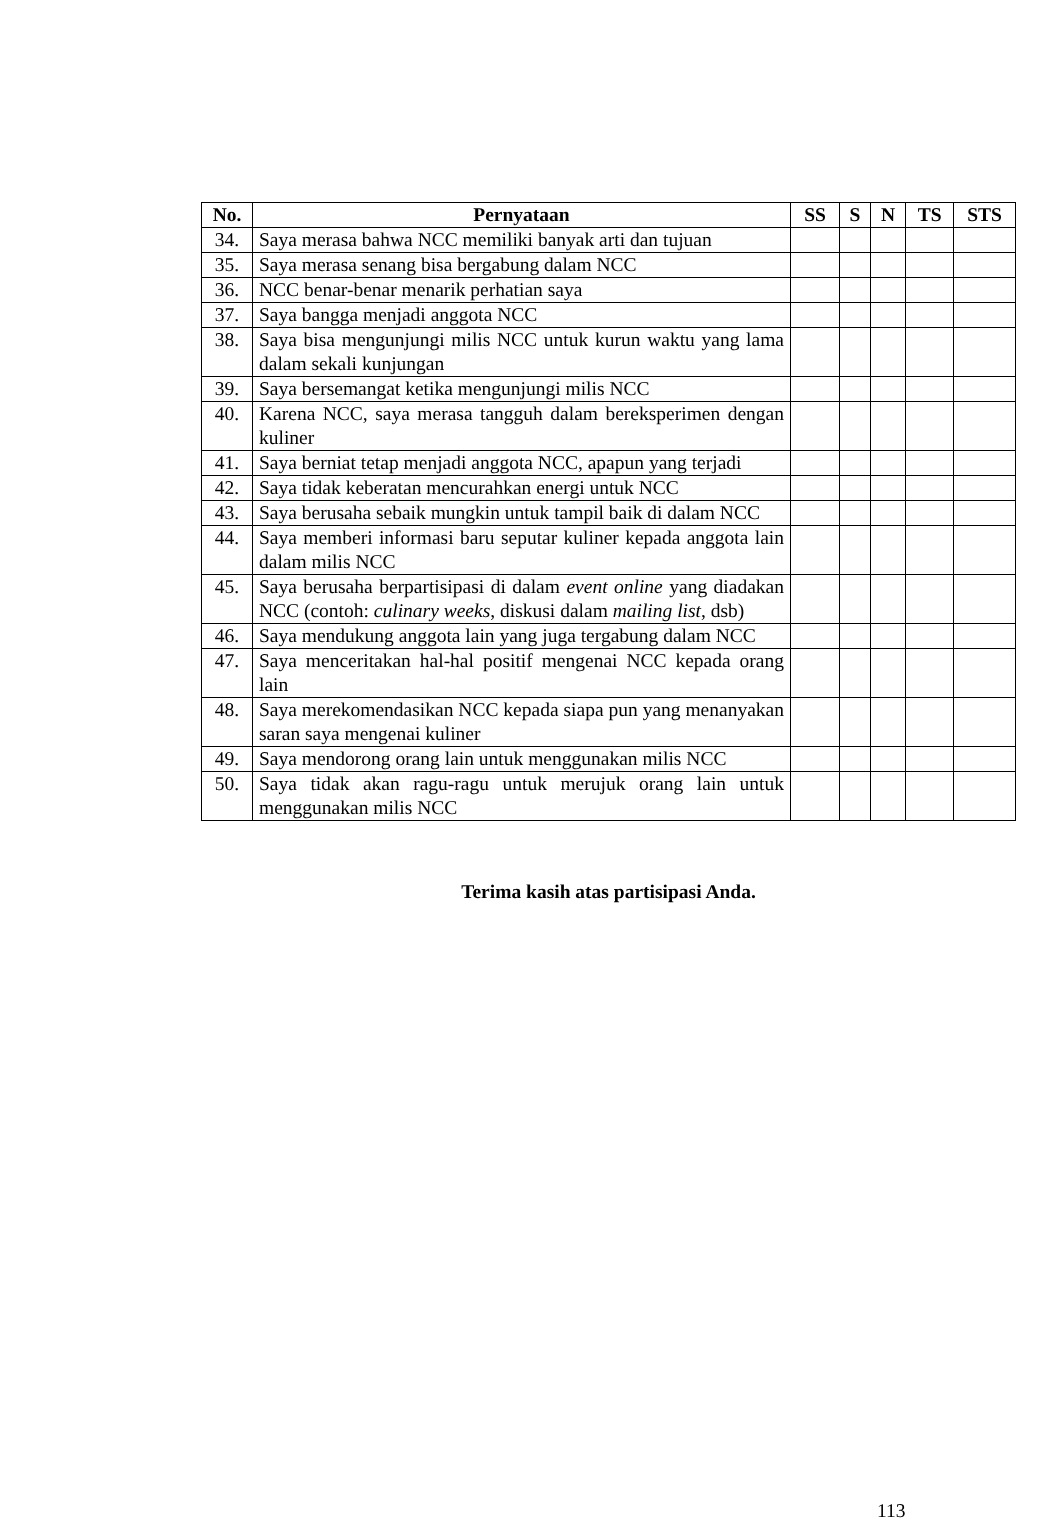| No. | Pernyataan | SS | S | N | TS | STS |
| --- | --- | --- | --- | --- | --- | --- |
| 34. | Saya merasa bahwa NCC memiliki banyak arti dan tujuan | | | | | |
| 35. | Saya merasa senang bisa bergabung dalam NCC | | | | | |
| 36. | NCC benar-benar menarik perhatian saya | | | | | |
| 37. | Saya bangga menjadi anggota NCC | | | | | |
| 38. | Saya bisa mengunjungi milis NCC untuk kurun waktu yang lama dalam sekali kunjungan | | | | | |
| 39. | Saya bersemangat ketika mengunjungi milis NCC | | | | | |
| 40. | Karena NCC, saya merasa tangguh dalam bereksperimen dengan kuliner | | | | | |
| 41. | Saya berniat tetap menjadi anggota NCC, apapun yang terjadi | | | | | |
| 42. | Saya tidak keberatan mencurahkan energi untuk NCC | | | | | |
| 43. | Saya berusaha sebaik mungkin untuk tampil baik di dalam NCC | | | | | |
| 44. | Saya memberi informasi baru seputar kuliner kepada anggota lain dalam milis NCC | | | | | |
| 45. | Saya berusaha berpartisipasi di dalam event online yang diadakan NCC (contoh: culinary weeks , diskusi dalam mailing list , dsb) | | | | | |
| 46. | Saya mendukung anggota lain yang juga tergabung dalam NCC | | | | | |
| 47. | Saya menceritakan hal-hal positif mengenai NCC kepada orang lain | | | | | |
| 48. | Saya merekomendasikan NCC kepada siapa pun yang menanyakan saran saya mengenai kuliner | | | | | |
| 49. | Saya mendorong orang lain untuk menggunakan milis NCC | | | | | |
| 50. | Saya tidak akan ragu-ragu untuk merujuk orang lain untuk menggunakan milis NCC | | | | | |
Terima kasih atas partisipasi Anda.
113